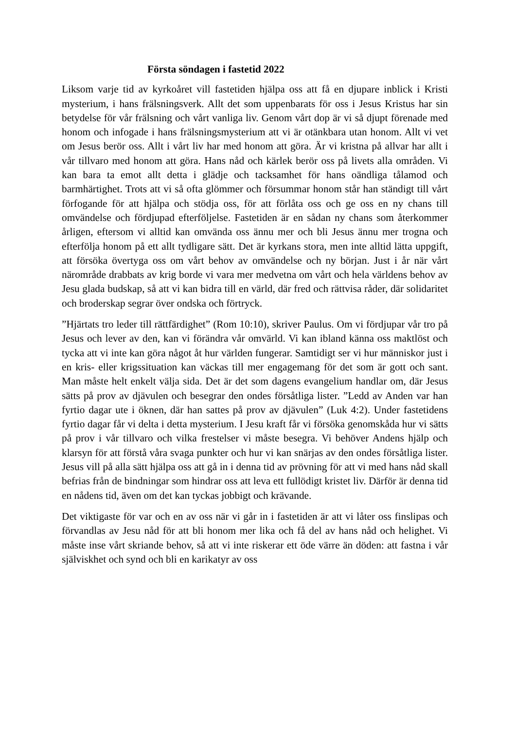Första söndagen i fastetid 2022
Liksom varje tid av kyrkoåret vill fastetiden hjälpa oss att få en djupare inblick i Kristi mysterium, i hans frälsningsverk. Allt det som uppenbarats för oss i Jesus Kristus har sin betydelse för vår frälsning och vårt vanliga liv. Genom vårt dop är vi så djupt förenade med honom och infogade i hans frälsningsmysterium att vi är otänkbara utan honom. Allt vi vet om Jesus berör oss. Allt i vårt liv har med honom att göra. Är vi kristna på allvar har allt i vår tillvaro med honom att göra. Hans nåd och kärlek berör oss på livets alla områden. Vi kan bara ta emot allt detta i glädje och tacksamhet för hans oändliga tålamod och barmhärtighet. Trots att vi så ofta glömmer och försummar honom står han ständigt till vårt förfogande för att hjälpa och stödja oss, för att förlåta oss och ge oss en ny chans till omvändelse och fördjupad efterföljelse. Fastetiden är en sådan ny chans som återkommer årligen, eftersom vi alltid kan omvända oss ännu mer och bli Jesus ännu mer trogna och efterfölja honom på ett allt tydligare sätt. Det är kyrkans stora, men inte alltid lätta uppgift, att försöka övertyga oss om vårt behov av omvändelse och ny början. Just i år när vårt närområde drabbats av krig borde vi vara mer medvetna om vårt och hela världens behov av Jesu glada budskap, så att vi kan bidra till en värld, där fred och rättvisa råder, där solidaritet och broderskap segrar över ondska och förtryck.
”Hjärtats tro leder till rättfärdighet” (Rom 10:10), skriver Paulus. Om vi fördjupar vår tro på Jesus och lever av den, kan vi förändra vår omvärld. Vi kan ibland känna oss maktlöst och tycka att vi inte kan göra något åt hur världen fungerar. Samtidigt ser vi hur människor just i en kris- eller krigssituation kan väckas till mer engagemang för det som är gott och sant. Man måste helt enkelt välja sida. Det är det som dagens evangelium handlar om, där Jesus sätts på prov av djävulen och besegrar den ondes försåtliga lister. ”Ledd av Anden var han fyrtio dagar ute i öknen, där han sattes på prov av djävulen” (Luk 4:2). Under fastetidens fyrtio dagar får vi delta i detta mysterium. I Jesu kraft får vi försöka genomskåda hur vi sätts på prov i vår tillvaro och vilka frestelser vi måste besegra. Vi behöver Andens hjälp och klarsyn för att förstå våra svaga punkter och hur vi kan snärjas av den ondes försåtliga lister. Jesus vill på alla sätt hjälpa oss att gå in i denna tid av prövning för att vi med hans nåd skall befrias från de bindningar som hindrar oss att leva ett fullödigt kristet liv. Därför är denna tid en nådens tid, även om det kan tyckas jobbigt och krävande.
Det viktigaste för var och en av oss när vi går in i fastetiden är att vi låter oss finslipas och förvandlas av Jesu nåd för att bli honom mer lika och få del av hans nåd och helighet. Vi måste inse vårt skriande behov, så att vi inte riskerar ett öde värre än döden: att fastna i vår själviskhet och synd och bli en karikatyr av oss